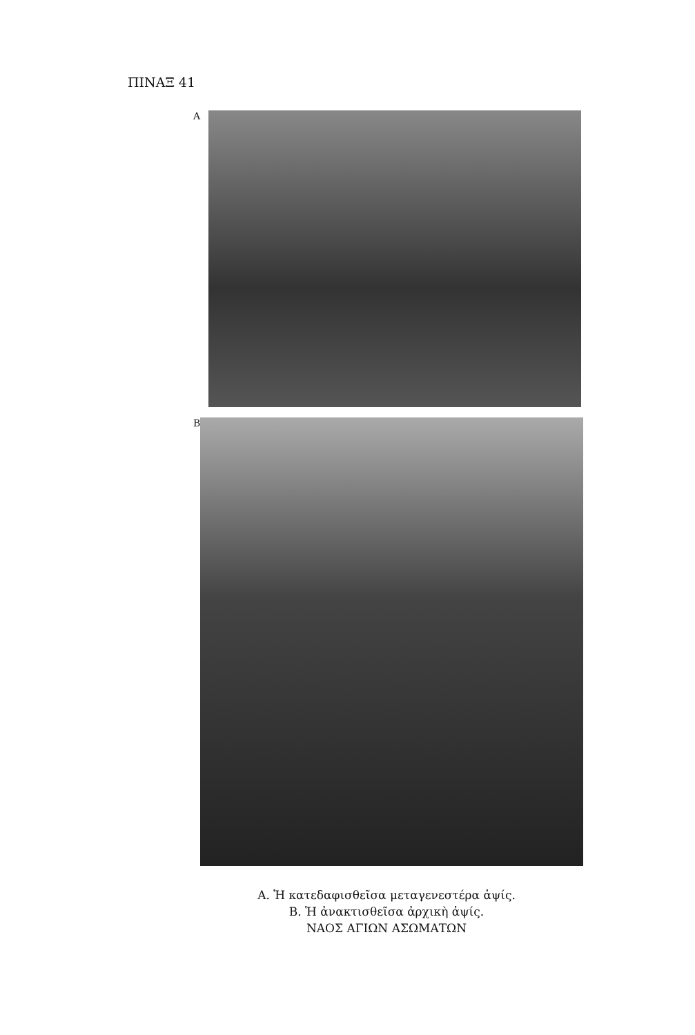ΠΙΝΑΞ 41
A
B
Α. Ἡ κατεδαφισθεῖσα μεταγενεστέρα ἀψίς.
Β. Ἡ ἀνακτισθεῖσα ἀρχικὴ ἀψίς.
ΝΑΟΣ ΑΓΙΩΝ ΑΣΩΜΑΤΩΝ